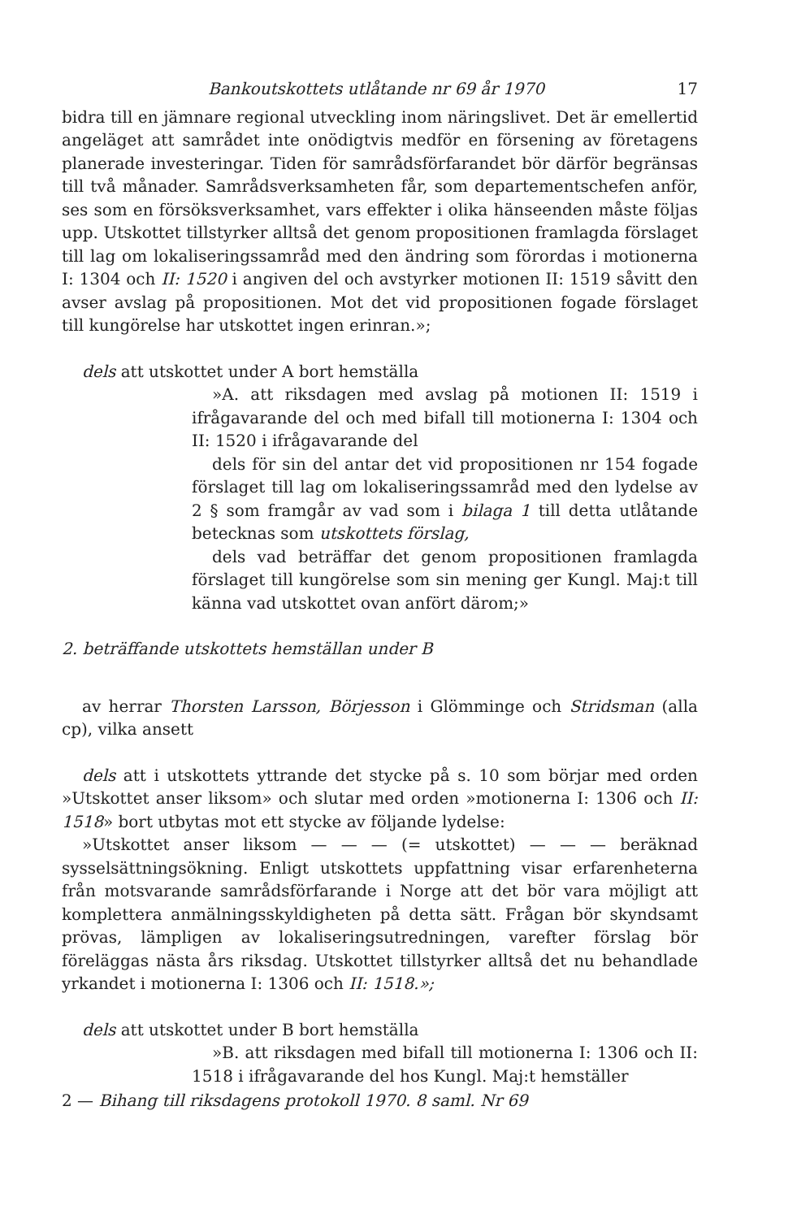Bankoutskottets utlåtande nr 69 år 1970 17
bidra till en jämnare regional utveckling inom näringslivet. Det är emellertid angeläget att samrådet inte onödigtvis medför en försening av företagens planerade investeringar. Tiden för samrådsförfarandet bör därför begränsas till två månader. Samrådsverksamheten får, som departementschefen anför, ses som en försöksverksamhet, vars effekter i olika hänseenden måste följas upp. Utskottet tillstyrker alltså det genom propositionen framlagda förslaget till lag om lokaliseringssamråd med den ändring som förordas i motionerna I: 1304 och II: 1520 i angiven del och avstyrker motionen II: 1519 såvitt den avser avslag på propositionen. Mot det vid propositionen fogade förslaget till kungörelse har utskottet ingen erinran.»;
dels att utskottet under A bort hemställa
»A. att riksdagen med avslag på motionen II: 1519 i ifrågavarande del och med bifall till motionerna I: 1304 och II: 1520 i ifrågavarande del
dels för sin del antar det vid propositionen nr 154 fogade förslaget till lag om lokaliseringssamråd med den lydelse av 2 § som framgår av vad som i bilaga 1 till detta utlåtande betecknas som utskottets förslag,
dels vad beträffar det genom propositionen framlagda förslaget till kungörelse som sin mening ger Kungl. Maj:t till känna vad utskottet ovan anfört därom;»
2. beträffande utskottets hemställan under B
av herrar Thorsten Larsson, Börjesson i Glömminge och Stridsman (alla cp), vilka ansett
dels att i utskottets yttrande det stycke på s. 10 som börjar med orden »Utskottet anser liksom» och slutar med orden »motionerna I: 1306 och II: 1518» bort utbytas mot ett stycke av följande lydelse:
»Utskottet anser liksom — — — (= utskottet) — — — beräknad sysselsättningsökning. Enligt utskottets uppfattning visar erfarenheterna från motsvarande samrådsförfarande i Norge att det bör vara möjligt att komplettera anmälningsskyldigheten på detta sätt. Frågan bör skyndsamt prövas, lämpligen av lokaliseringsutredningen, varefter förslag bör föreläggas nästa års riksdag. Utskottet tillstyrker alltså det nu behandlade yrkandet i motionerna I: 1306 och II: 1518.»;
dels att utskottet under B bort hemställa
»B. att riksdagen med bifall till motionerna I: 1306 och II: 1518 i ifrågavarande del hos Kungl. Maj:t hemställer
2 — Bihang till riksdagens protokoll 1970. 8 saml. Nr 69